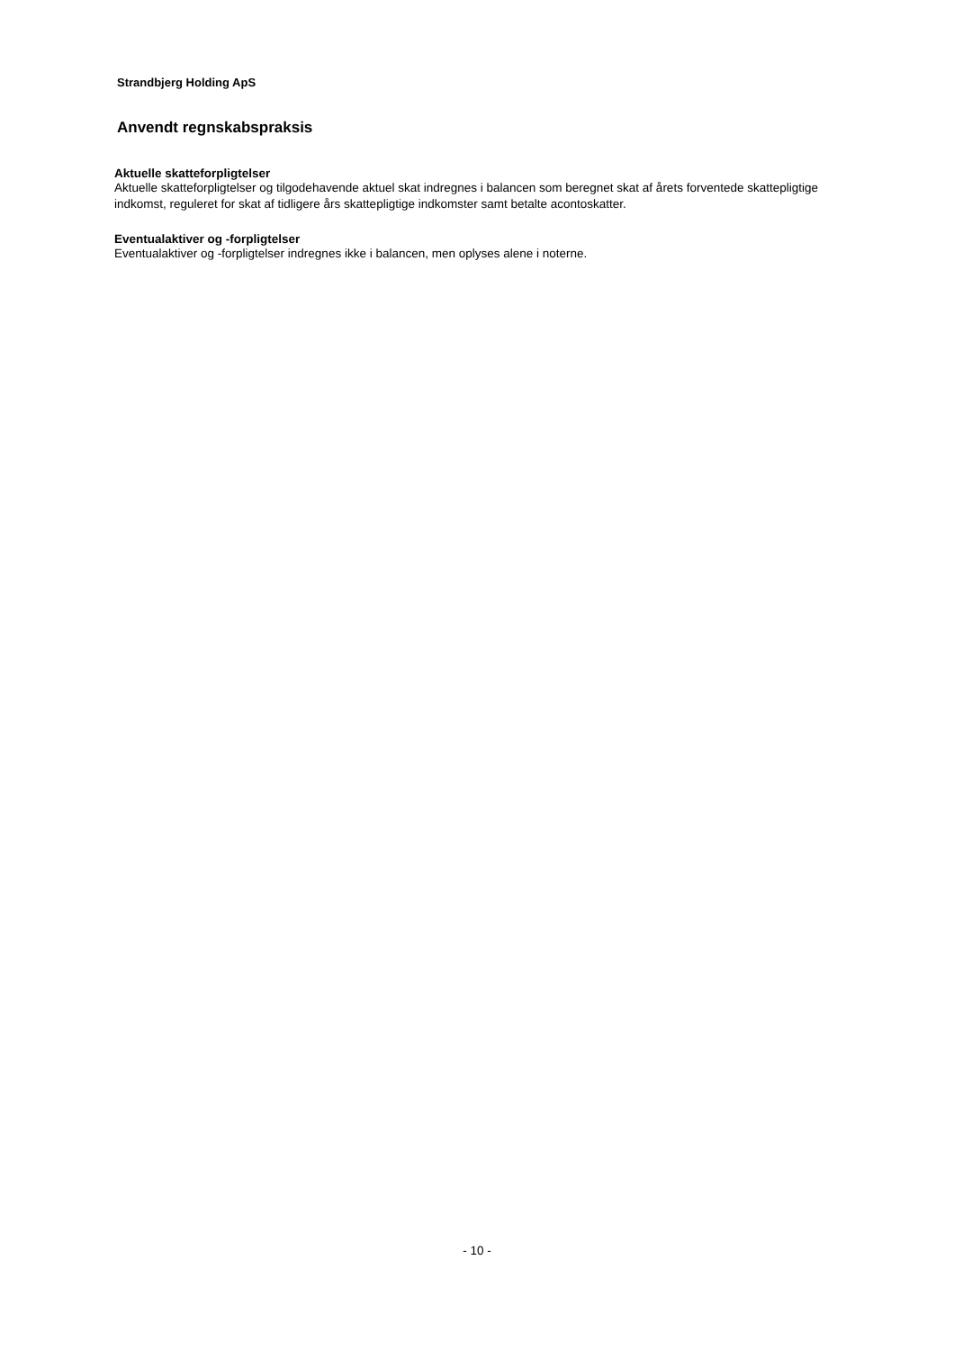Strandbjerg Holding ApS
Anvendt regnskabspraksis
Aktuelle skatteforpligtelser
Aktuelle skatteforpligtelser og tilgodehavende aktuel skat indregnes i balancen som beregnet skat af årets forventede skattepligtige indkomst, reguleret for skat af tidligere års skattepligtige indkomster samt betalte acontoskatter.
Eventualaktiver og -forpligtelser
Eventualaktiver og -forpligtelser indregnes ikke i balancen, men oplyses alene i noterne.
- 10 -